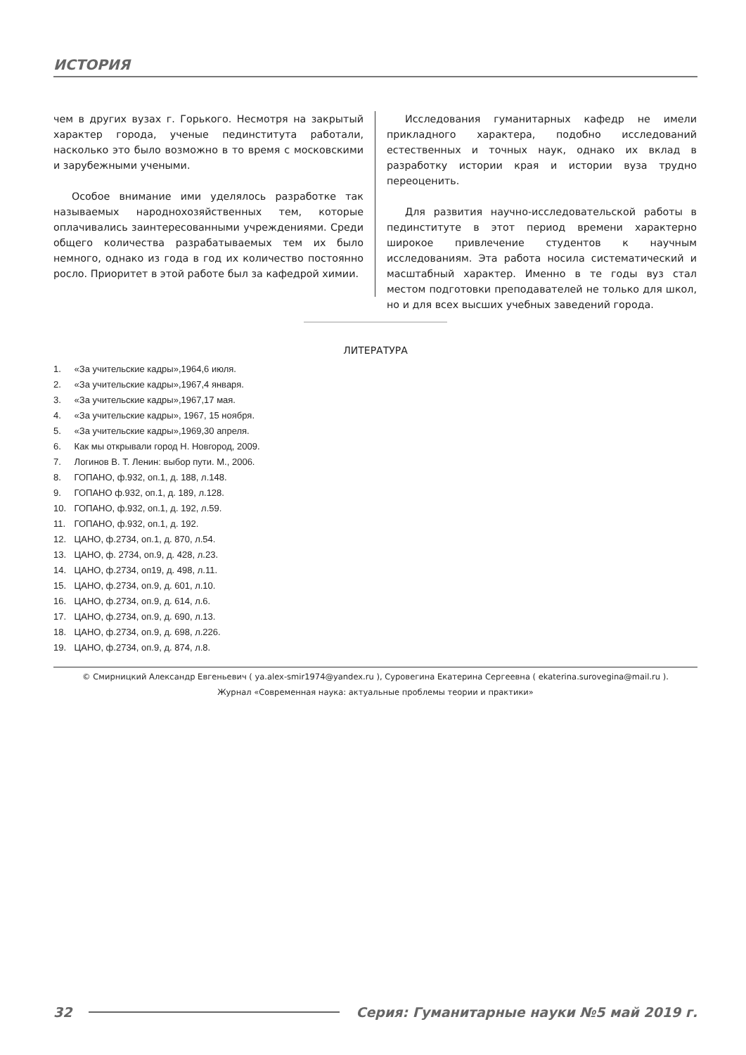ИСТОРИЯ
чем в других вузах г. Горького. Несмотря на закрытый характер города, ученые пединститута работали, насколько это было возможно в то время с московскими и зарубежными учеными.
Особое внимание ими уделялось разработке так называемых народнохозяйственных тем, которые оплачивались заинтересованными учреждениями. Среди общего количества разрабатываемых тем их было немного, однако из года в год их количество постоянно росло. Приоритет в этой работе был за кафедрой химии.
Исследования гуманитарных кафедр не имели прикладного характера, подобно исследований естественных и точных наук, однако их вклад в разработку истории края и истории вуза трудно переоценить.
Для развития научно-исследовательской работы в пединституте в этот период времени характерно широкое привлечение студентов к научным исследованиям. Эта работа носила систематический и масштабный характер. Именно в те годы вуз стал местом подготовки преподавателей не только для школ, но и для всех высших учебных заведений города.
ЛИТЕРАТУРА
1. «За учительские кадры»,1964,6 июля.
2. «За учительские кадры»,1967,4 января.
3. «За учительские кадры»,1967,17 мая.
4. «За учительские кадры», 1967, 15 ноября.
5. «За учительские кадры»,1969,30 апреля.
6. Как мы открывали город Н. Новгород, 2009.
7. Логинов В. Т. Ленин: выбор пути. М., 2006.
8. ГОПАНО, ф.932, оп.1, д. 188, л.148.
9. ГОПАНО ф.932, оп.1, д. 189, л.128.
10. ГОПАНО, ф.932, оп.1, д. 192, л.59.
11. ГОПАНО, ф.932, оп.1, д. 192.
12. ЦАНО, ф.2734, оп.1, д. 870, л.54.
13. ЦАНО, ф. 2734, оп.9, д. 428, л.23.
14. ЦАНО, ф.2734, оп19, д. 498, л.11.
15. ЦАНО, ф.2734, оп.9, д. 601, л.10.
16. ЦАНО, ф.2734, оп.9, д. 614, л.6.
17. ЦАНО, ф.2734, оп.9, д. 690, л.13.
18. ЦАНО, ф.2734, оп.9, д. 698, л.226.
19. ЦАНО, ф.2734, оп.9, д. 874, л.8.
© Смирницкий Александр Евгеньевич ( ya.alex-smir1974@yandex.ru ), Суровегина Екатерина Сергеевна ( ekaterina.surovegina@mail.ru ).
Журнал «Современная наука: актуальные проблемы теории и практики»
32
Серия: Гуманитарные науки №5 май 2019 г.